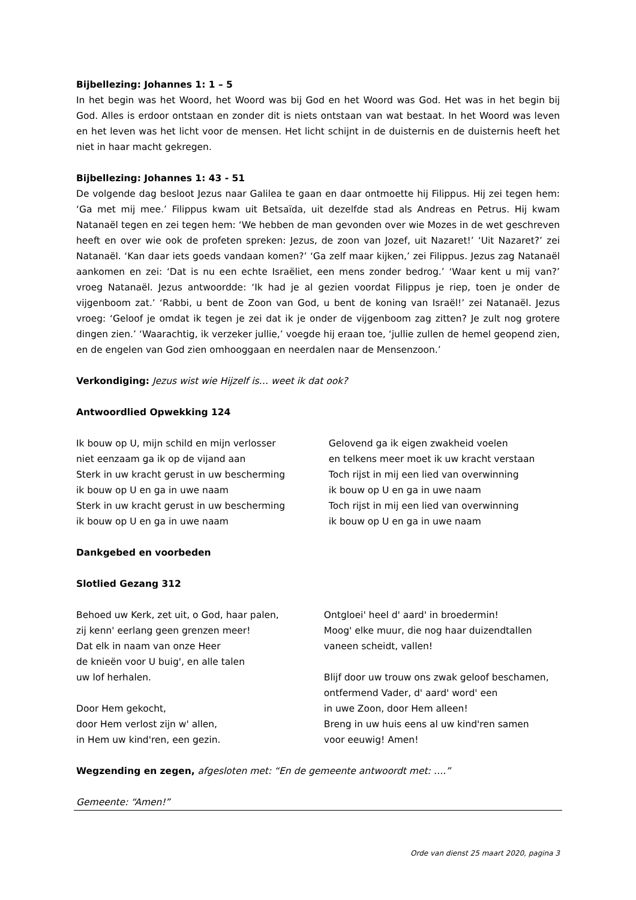Bijbellezing: Johannes 1: 1 – 5
In het begin was het Woord, het Woord was bij God en het Woord was God. Het was in het begin bij God. Alles is erdoor ontstaan en zonder dit is niets ontstaan van wat bestaat. In het Woord was leven en het leven was het licht voor de mensen. Het licht schijnt in de duisternis en de duisternis heeft het niet in haar macht gekregen.
Bijbellezing: Johannes 1: 43 - 51
De volgende dag besloot Jezus naar Galilea te gaan en daar ontmoette hij Filippus. Hij zei tegen hem: ‘Ga met mij mee.’ Filippus kwam uit Betsaïda, uit dezelfde stad als Andreas en Petrus. Hij kwam Natanaël tegen en zei tegen hem: ‘We hebben de man gevonden over wie Mozes in de wet geschreven heeft en over wie ook de profeten spreken: Jezus, de zoon van Jozef, uit Nazaret!’ ‘Uit Nazaret?’ zei Natanaël. ‘Kan daar iets goeds vandaan komen?’ ‘Ga zelf maar kijken,’ zei Filippus. Jezus zag Natanaël aankomen en zei: ‘Dat is nu een echte Israëliet, een mens zonder bedrog.’ ‘Waar kent u mij van?’ vroeg Natanaël. Jezus antwoordde: ‘Ik had je al gezien voordat Filippus je riep, toen je onder de vijgenboom zat.’ ‘Rabbi, u bent de Zoon van God, u bent de koning van Israël!’ zei Natanaël. Jezus vroeg: ‘Geloof je omdat ik tegen je zei dat ik je onder de vijgenboom zag zitten? Je zult nog grotere dingen zien.’ ‘Waarachtig, ik verzeker jullie,’ voegde hij eraan toe, ‘jullie zullen de hemel geopend zien, en de engelen van God zien omhooggaan en neerdalen naar de Mensenzoon.’
Verkondiging: Jezus wist wie Hijzelf is… weet ik dat ook?
Antwoordlied Opwekking 124
Ik bouw op U, mijn schild en mijn verlosser
niet eenzaam ga ik op de vijand aan
Sterk in uw kracht gerust in uw bescherming
ik bouw op U en ga in uwe naam
Sterk in uw kracht gerust in uw bescherming
ik bouw op U en ga in uwe naam
Gelovend ga ik eigen zwakheid voelen
en telkens meer moet ik uw kracht verstaan
Toch rijst in mij een lied van overwinning
ik bouw op U en ga in uwe naam
Toch rijst in mij een lied van overwinning
ik bouw op U en ga in uwe naam
Dankgebed en voorbeden
Slotlied Gezang 312
Behoed uw Kerk, zet uit, o God, haar palen,
zij kenn' eerlang geen grenzen meer!
Dat elk in naam van onze Heer
de knieën voor U buig', en alle talen
uw lof herhalen.
Door Hem gekocht,
door Hem verlost zijn w' allen,
in Hem uw kind'ren, een gezin.
Ontgloei' heel d' aard' in broedermin!
Moog' elke muur, die nog haar duizendtallen
vaneen scheidt, vallen!
Blijf door uw trouw ons zwak geloof beschamen,
ontfermend Vader, d' aard' word' een
in uwe Zoon, door Hem alleen!
Breng in uw huis eens al uw kind'ren samen
voor eeuwig! Amen!
Wegzending en zegen, afgesloten met: “En de gemeente antwoordt met: ….”
Gemeente: “Amen!”
Orde van dienst 25 maart 2020, pagina 3